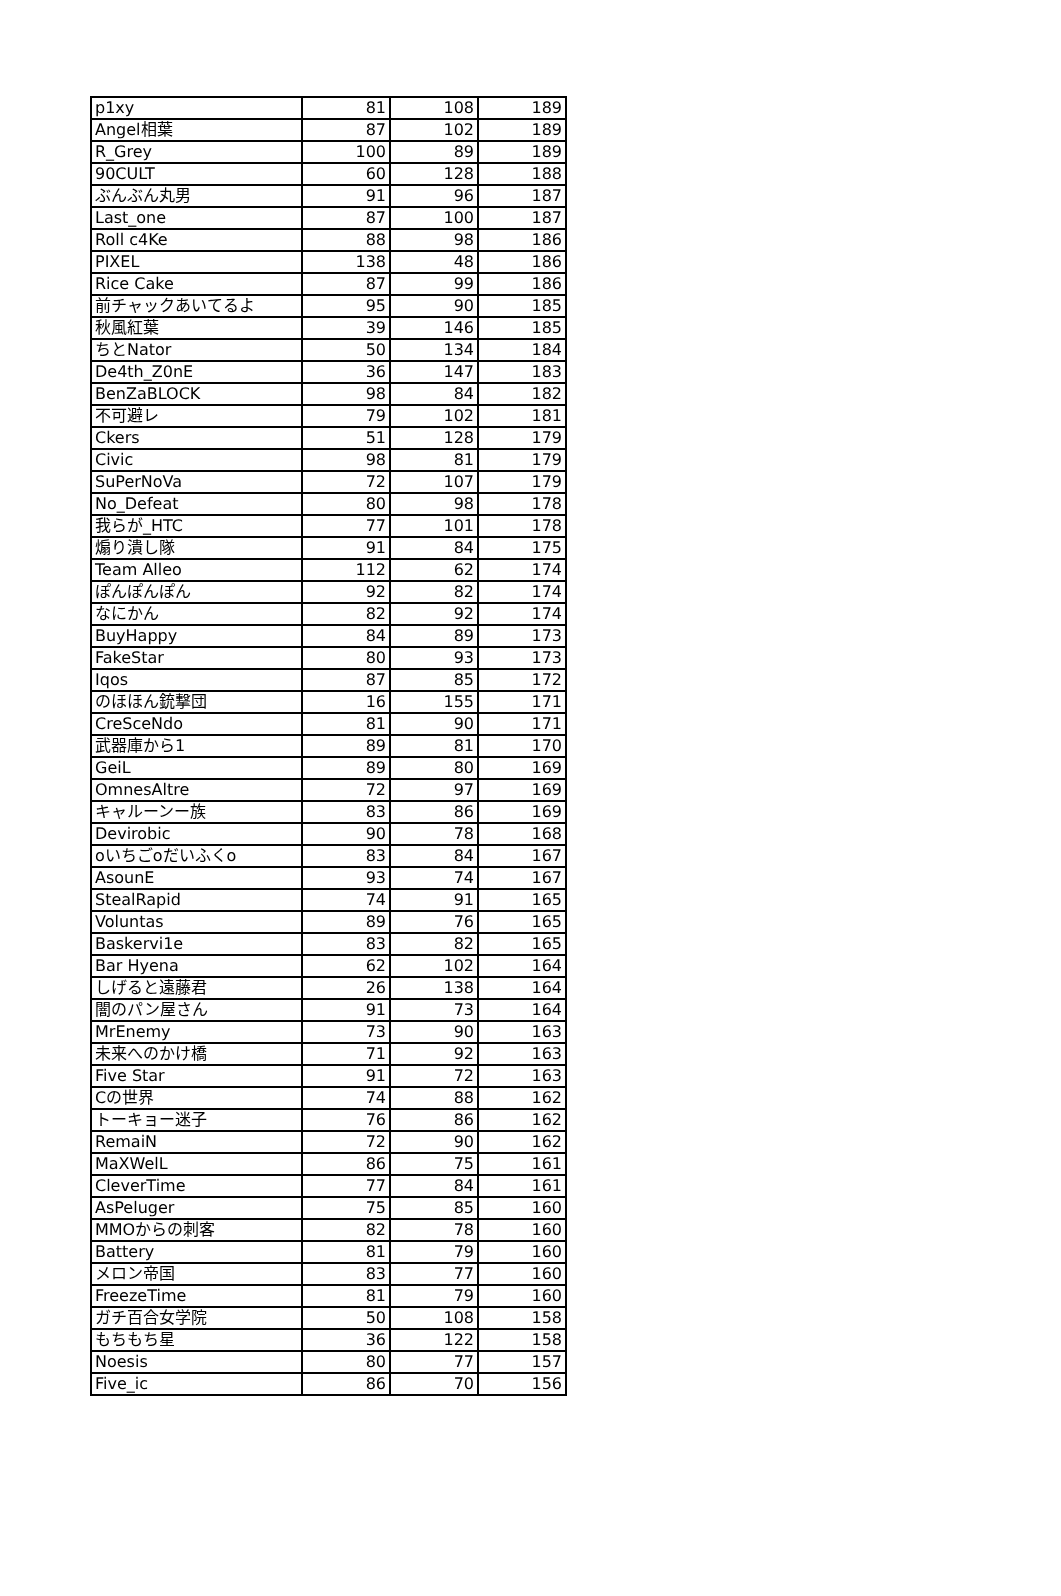| p1xy | 81 | 108 | 189 |
| Angel相葉 | 87 | 102 | 189 |
| R_Grey | 100 | 89 | 189 |
| 90CULT | 60 | 128 | 188 |
| ぶんぶん丸男 | 91 | 96 | 187 |
| Last_one | 87 | 100 | 187 |
| Roll c4Ke | 88 | 98 | 186 |
| PIXEL | 138 | 48 | 186 |
| Rice Cake | 87 | 99 | 186 |
| 前チャックあいてるよ | 95 | 90 | 185 |
| 秋風紅葉 | 39 | 146 | 185 |
| ちとNator | 50 | 134 | 184 |
| De4th_Z0nE | 36 | 147 | 183 |
| BenZaBLOCK | 98 | 84 | 182 |
| 不可避レ | 79 | 102 | 181 |
| Ckers | 51 | 128 | 179 |
| Civic | 98 | 81 | 179 |
| SuPerNoVa | 72 | 107 | 179 |
| No_Defeat | 80 | 98 | 178 |
| 我らが_HTC | 77 | 101 | 178 |
| 煽り潰し隊 | 91 | 84 | 175 |
| Team Alleo | 112 | 62 | 174 |
| ぽんぽんぽん | 92 | 82 | 174 |
| なにかん | 82 | 92 | 174 |
| BuyHappy | 84 | 89 | 173 |
| FakeStar | 80 | 93 | 173 |
| Iqos | 87 | 85 | 172 |
| のほほん銃撃団 | 16 | 155 | 171 |
| CreSceNdo | 81 | 90 | 171 |
| 武器庫から1 | 89 | 81 | 170 |
| GeiL | 89 | 80 | 169 |
| OmnesAltre | 72 | 97 | 169 |
| キャルーンー族 | 83 | 86 | 169 |
| Devirobic | 90 | 78 | 168 |
| oいちごoだいふくo | 83 | 84 | 167 |
| AsounE | 93 | 74 | 167 |
| StealRapid | 74 | 91 | 165 |
| Voluntas | 89 | 76 | 165 |
| Baskervi1e | 83 | 82 | 165 |
| Bar Hyena | 62 | 102 | 164 |
| しげると遠藤君 | 26 | 138 | 164 |
| 闇のパン屋さん | 91 | 73 | 164 |
| MrEnemy | 73 | 90 | 163 |
| 未来へのかけ橋 | 71 | 92 | 163 |
| Five Star | 91 | 72 | 163 |
| Cの世界 | 74 | 88 | 162 |
| トーキョー迷子 | 76 | 86 | 162 |
| RemaiN | 72 | 90 | 162 |
| MaXWelL | 86 | 75 | 161 |
| CleverTime | 77 | 84 | 161 |
| AsPeluger | 75 | 85 | 160 |
| MMOからの刺客 | 82 | 78 | 160 |
| Battery | 81 | 79 | 160 |
| メロン帝国 | 83 | 77 | 160 |
| FreezeTime | 81 | 79 | 160 |
| ガチ百合女学院 | 50 | 108 | 158 |
| もちもち星 | 36 | 122 | 158 |
| Noesis | 80 | 77 | 157 |
| Five_ic | 86 | 70 | 156 |